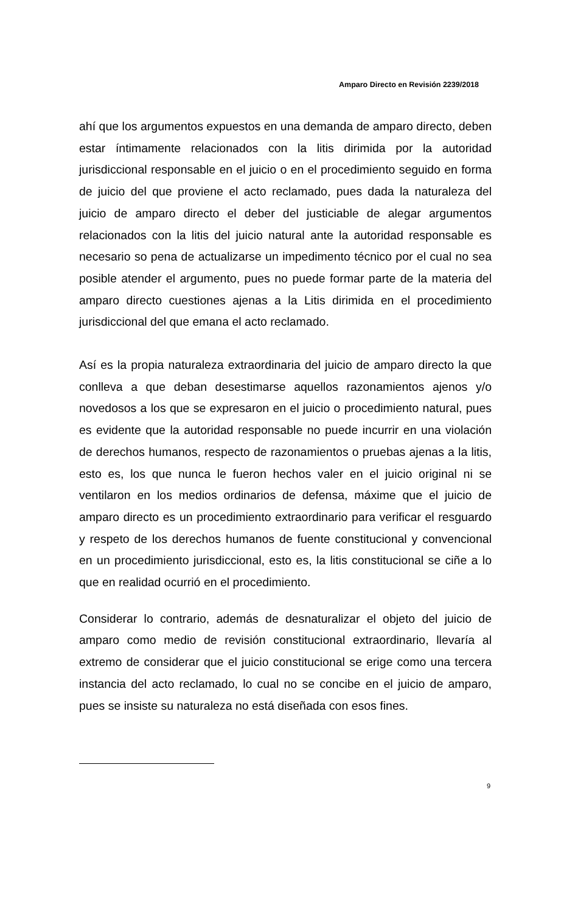Amparo Directo en Revisión 2239/2018
ahí que los argumentos expuestos en una demanda de amparo directo, deben estar íntimamente relacionados con la litis dirimida por la autoridad jurisdiccional responsable en el juicio o en el procedimiento seguido en forma de juicio del que proviene el acto reclamado, pues dada la naturaleza del juicio de amparo directo el deber del justiciable de alegar argumentos relacionados con la litis del juicio natural ante la autoridad responsable es necesario so pena de actualizarse un impedimento técnico por el cual no sea posible atender el argumento, pues no puede formar parte de la materia del amparo directo cuestiones ajenas a la Litis dirimida en el procedimiento jurisdiccional del que emana el acto reclamado.
Así es la propia naturaleza extraordinaria del juicio de amparo directo la que conlleva a que deban desestimarse aquellos razonamientos ajenos y/o novedosos a los que se expresaron en el juicio o procedimiento natural, pues es evidente que la autoridad responsable no puede incurrir en una violación de derechos humanos, respecto de razonamientos o pruebas ajenas a la litis, esto es, los que nunca le fueron hechos valer en el juicio original ni se ventilaron en los medios ordinarios de defensa, máxime que el juicio de amparo directo es un procedimiento extraordinario para verificar el resguardo y respeto de los derechos humanos de fuente constitucional y convencional en un procedimiento jurisdiccional, esto es, la litis constitucional se ciñe a lo que en realidad ocurrió en el procedimiento.
Considerar lo contrario, además de desnaturalizar el objeto del juicio de amparo como medio de revisión constitucional extraordinario, llevaría al extremo de considerar que el juicio constitucional se erige como una tercera instancia del acto reclamado, lo cual no se concibe en el juicio de amparo, pues se insiste su naturaleza no está diseñada con esos fines.
9